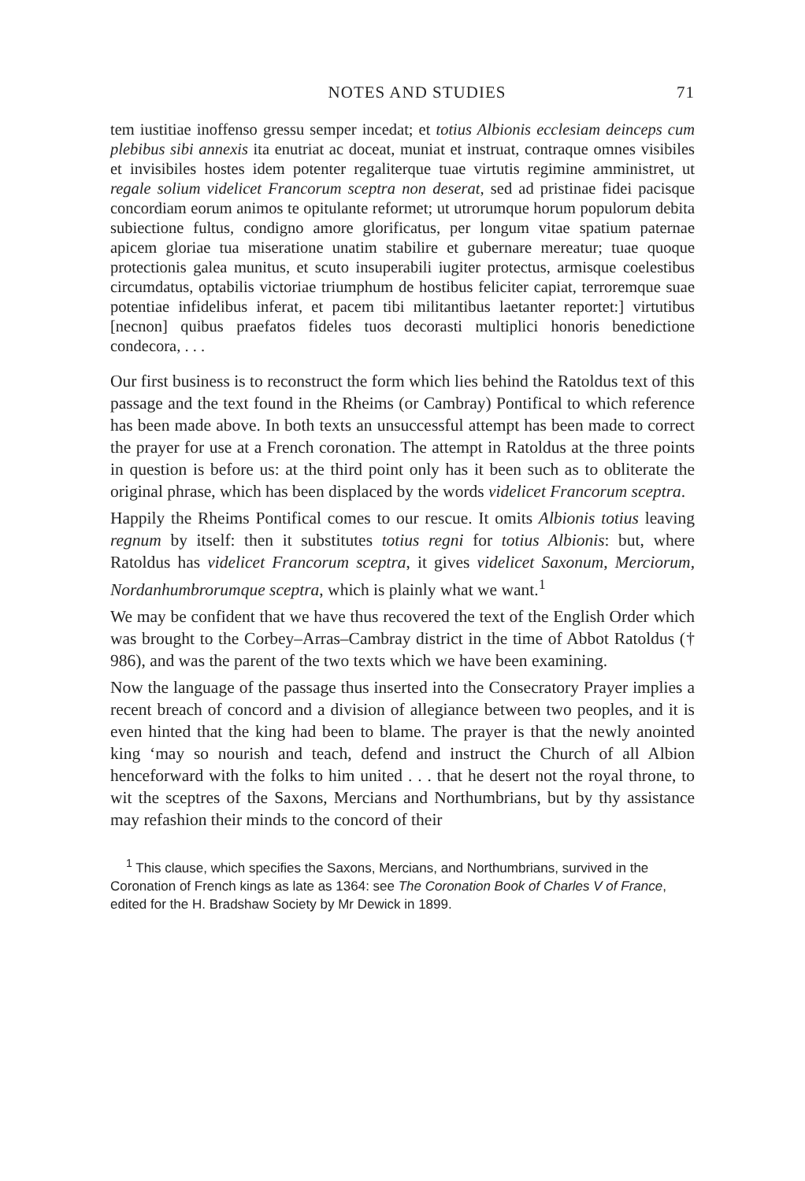NOTES AND STUDIES 71
tem iustitiae inoffenso gressu semper incedat; et totius Albionis ecclesiam deinceps cum plebibus sibi annexis ita enutriat ac doceat, muniat et instruat, contraque omnes visibiles et invisibiles hostes idem potenter regaliterque tuae virtutis regimine amministret, ut regale solium videlicet Francorum sceptra non deserat, sed ad pristinae fidei pacisque concordiam eorum animos te opitulante reformet; ut utrorumque horum populorum debita subiectione fultus, condigno amore glorificatus, per longum vitae spatium paternae apicem gloriae tua miseratione unatim stabilire et gubernare mereatur; tuae quoque protectionis galea munitus, et scuto insuperabili iugiter protectus, armisque coelestibus circumdatus, optabilis victoriae triumphum de hostibus feliciter capiat, terroremque suae potentiae infidelibus inferat, et pacem tibi militantibus laetanter reportet:] virtutibus [necnon] quibus praefatos fideles tuos decorasti multiplici honoris benedictione condecora, . . .
Our first business is to reconstruct the form which lies behind the Ratoldus text of this passage and the text found in the Rheims (or Cambray) Pontifical to which reference has been made above. In both texts an unsuccessful attempt has been made to correct the prayer for use at a French coronation. The attempt in Ratoldus at the three points in question is before us: at the third point only has it been such as to obliterate the original phrase, which has been displaced by the words videlicet Francorum sceptra.
Happily the Rheims Pontifical comes to our rescue. It omits Albionis totius leaving regnum by itself: then it substitutes totius regni for totius Albionis: but, where Ratoldus has videlicet Francorum sceptra, it gives videlicet Saxonum, Merciorum, Nordanhumbrorumque sceptra, which is plainly what we want.<sup>1</sup>
We may be confident that we have thus recovered the text of the English Order which was brought to the Corbey–Arras–Cambray district in the time of Abbot Ratoldus († 986), and was the parent of the two texts which we have been examining.
Now the language of the passage thus inserted into the Consecratory Prayer implies a recent breach of concord and a division of allegiance between two peoples, and it is even hinted that the king had been to blame. The prayer is that the newly anointed king ‘may so nourish and teach, defend and instruct the Church of all Albion henceforward with the folks to him united . . . that he desert not the royal throne, to wit the sceptres of the Saxons, Mercians and Northumbrians, but by thy assistance may refashion their minds to the concord of their
<sup>1</sup> This clause, which specifies the Saxons, Mercians, and Northumbrians, survived in the Coronation of French kings as late as 1364: see The Coronation Book of Charles V of France, edited for the H. Bradshaw Society by Mr Dewick in 1899.